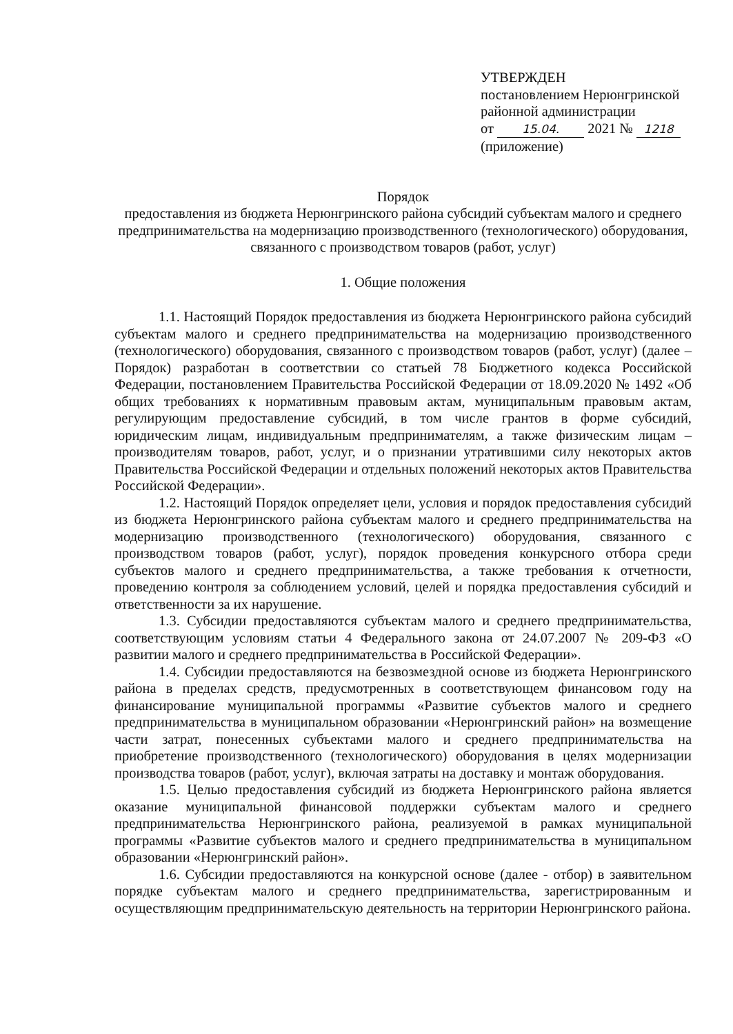УТВЕРЖДЕН
постановлением Нерюнгринской
районной администрации
от 15.04. 2021 № 1218
(приложение)
Порядок
предоставления из бюджета Нерюнгринского района субсидий субъектам малого и среднего предпринимательства на модернизацию производственного (технологического) оборудования, связанного с производством товаров (работ, услуг)
1. Общие положения
1.1. Настоящий Порядок предоставления из бюджета Нерюнгринского района субсидий субъектам малого и среднего предпринимательства на модернизацию производственного (технологического) оборудования, связанного с производством товаров (работ, услуг) (далее – Порядок) разработан в соответствии со статьей 78 Бюджетного кодекса Российской Федерации, постановлением Правительства Российской Федерации от 18.09.2020 № 1492 «Об общих требованиях к нормативным правовым актам, муниципальным правовым актам, регулирующим предоставление субсидий, в том числе грантов в форме субсидий, юридическим лицам, индивидуальным предпринимателям, а также физическим лицам – производителям товаров, работ, услуг, и о признании утратившими силу некоторых актов Правительства Российской Федерации и отдельных положений некоторых актов Правительства Российской Федерации».
1.2. Настоящий Порядок определяет цели, условия и порядок предоставления субсидий из бюджета Нерюнгринского района субъектам малого и среднего предпринимательства на модернизацию производственного (технологического) оборудования, связанного с производством товаров (работ, услуг), порядок проведения конкурсного отбора среди субъектов малого и среднего предпринимательства, а также требования к отчетности, проведению контроля за соблюдением условий, целей и порядка предоставления субсидий и ответственности за их нарушение.
1.3. Субсидии предоставляются субъектам малого и среднего предпринимательства, соответствующим условиям статьи 4 Федерального закона от 24.07.2007 № 209-ФЗ «О развитии малого и среднего предпринимательства в Российской Федерации».
1.4. Субсидии предоставляются на безвозмездной основе из бюджета Нерюнгринского района в пределах средств, предусмотренных в соответствующем финансовом году на финансирование муниципальной программы «Развитие субъектов малого и среднего предпринимательства в муниципальном образовании «Нерюнгринский район» на возмещение части затрат, понесенных субъектами малого и среднего предпринимательства на приобретение производственного (технологического) оборудования в целях модернизации производства товаров (работ, услуг), включая затраты на доставку и монтаж оборудования.
1.5. Целью предоставления субсидий из бюджета Нерюнгринского района является оказание муниципальной финансовой поддержки субъектам малого и среднего предпринимательства Нерюнгринского района, реализуемой в рамках муниципальной программы «Развитие субъектов малого и среднего предпринимательства в муниципальном образовании «Нерюнгринский район».
1.6. Субсидии предоставляются на конкурсной основе (далее - отбор) в заявительном порядке субъектам малого и среднего предпринимательства, зарегистрированным и осуществляющим предпринимательскую деятельность на территории Нерюнгринского района.